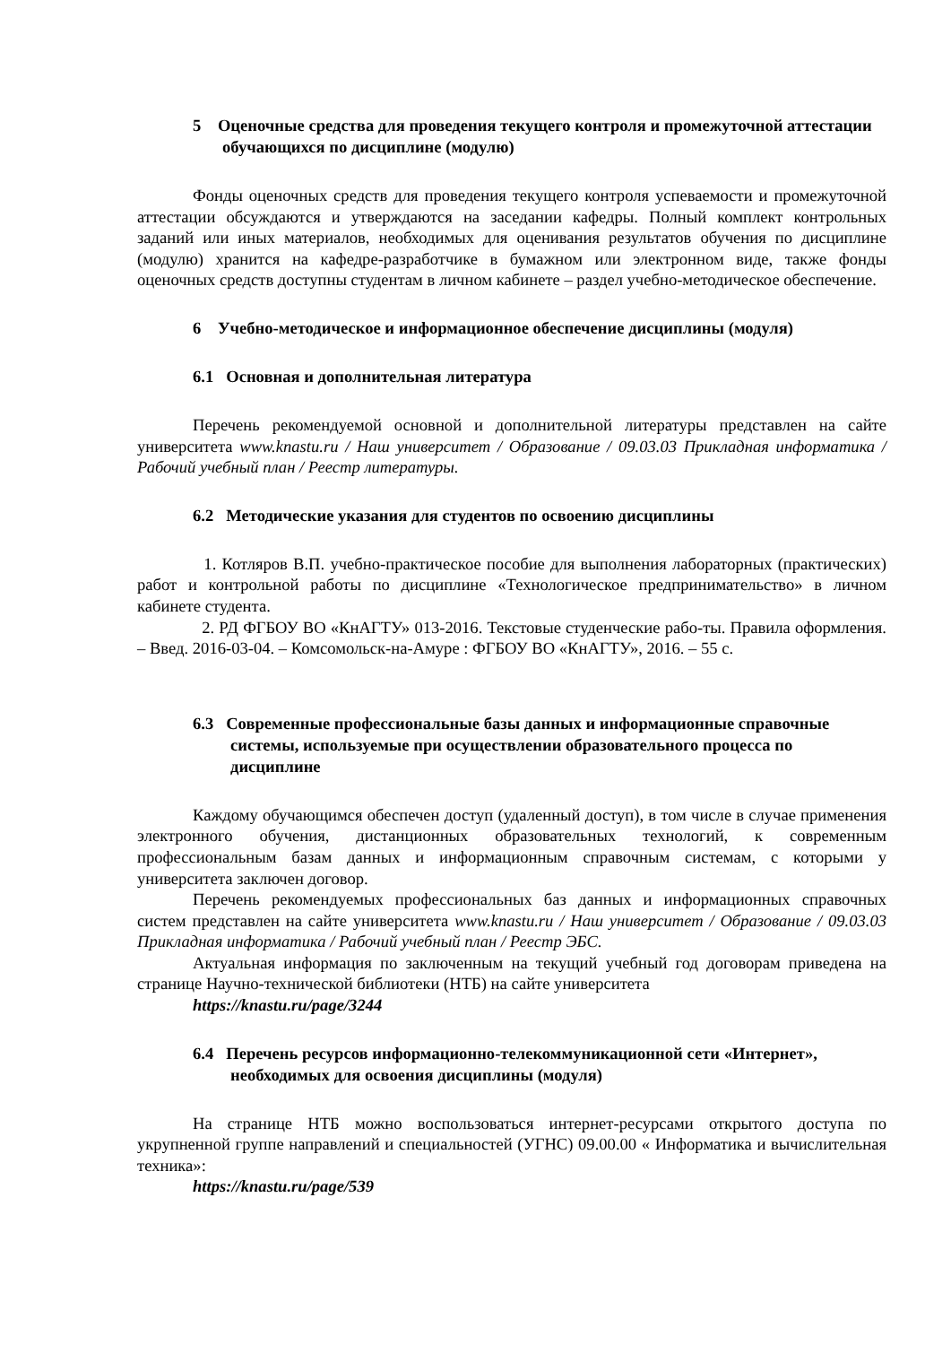5 Оценочные средства для проведения текущего контроля и промежуточной аттестации обучающихся по дисциплине (модулю)
Фонды оценочных средств для проведения текущего контроля успеваемости и промежуточной аттестации обсуждаются и утверждаются на заседании кафедры. Полный комплект контрольных заданий или иных материалов, необходимых для оценивания результатов обучения по дисциплине (модулю) хранится на кафедре-разработчике в бумажном или электронном виде, также фонды оценочных средств доступны студентам в личном кабинете – раздел учебно-методическое обеспечение.
6 Учебно-методическое и информационное обеспечение дисциплины (модуля)
6.1 Основная и дополнительная литература
Перечень рекомендуемой основной и дополнительной литературы представлен на сайте университета www.knastu.ru / Наш университет / Образование / 09.03.03 Прикладная информатика / Рабочий учебный план / Реестр литературы.
6.2 Методические указания для студентов по освоению дисциплины
1. Котляров В.П. учебно-практическое пособие для выполнения лабораторных (практических) работ и контрольной работы по дисциплине «Технологическое предпринимательство» в личном кабинете студента.
2. РД ФГБОУ ВО «КнАГТУ» 013-2016. Текстовые студенческие рабо-ты. Правила оформления. – Введ. 2016-03-04. – Комсомольск-на-Амуре : ФГБОУ ВО «КнАГТУ», 2016. – 55 с.
6.3 Современные профессиональные базы данных и информационные справочные системы, используемые при осуществлении образовательного процесса по дисциплине
Каждому обучающимся обеспечен доступ (удаленный доступ), в том числе в случае применения электронного обучения, дистанционных образовательных технологий, к современным профессиональным базам данных и информационным справочным системам, с которыми у университета заключен договор.
Перечень рекомендуемых профессиональных баз данных и информационных справочных систем представлен на сайте университета www.knastu.ru / Наш университет / Образование / 09.03.03 Прикладная информатика / Рабочий учебный план / Реестр ЭБС.
Актуальная информация по заключенным на текущий учебный год договорам приведена на странице Научно-технической библиотеки (НТБ) на сайте университета
https://knastu.ru/page/3244
6.4 Перечень ресурсов информационно-телекоммуникационной сети «Интернет», необходимых для освоения дисциплины (модуля)
На странице НТБ можно воспользоваться интернет-ресурсами открытого доступа по укрупненной группе направлений и специальностей (УГНС) 09.00.00 « Информатика и вычислительная техника»:
https://knastu.ru/page/539